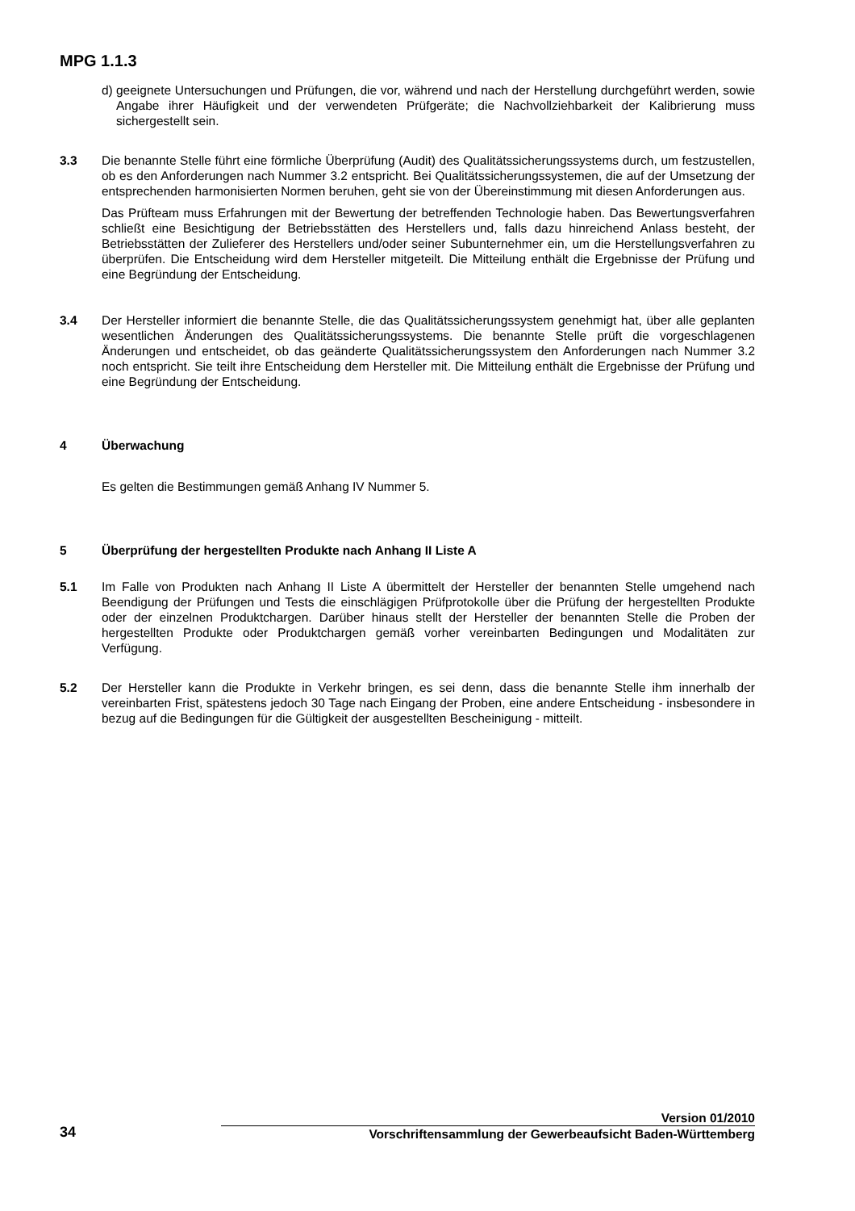MPG 1.1.3
d) geeignete Untersuchungen und Prüfungen, die vor, während und nach der Herstellung durchgeführt werden, sowie Angabe ihrer Häufigkeit und der verwendeten Prüfgeräte; die Nachvollziehbarkeit der Kalibrierung muss sichergestellt sein.
3.3 Die benannte Stelle führt eine förmliche Überprüfung (Audit) des Qualitätssicherungssystems durch, um festzustellen, ob es den Anforderungen nach Nummer 3.2 entspricht. Bei Qualitätssicherungssystemen, die auf der Umsetzung der entsprechenden harmonisierten Normen beruhen, geht sie von der Übereinstimmung mit diesen Anforderungen aus.
Das Prüfteam muss Erfahrungen mit der Bewertung der betreffenden Technologie haben. Das Bewertungsverfahren schließt eine Besichtigung der Betriebsstätten des Herstellers und, falls dazu hinreichend Anlass besteht, der Betriebsstätten der Zulieferer des Herstellers und/oder seiner Subunternehmer ein, um die Herstellungsverfahren zu überprüfen. Die Entscheidung wird dem Hersteller mitgeteilt. Die Mitteilung enthält die Ergebnisse der Prüfung und eine Begründung der Entscheidung.
3.4 Der Hersteller informiert die benannte Stelle, die das Qualitätssicherungssystem genehmigt hat, über alle geplanten wesentlichen Änderungen des Qualitätssicherungssystems. Die benannte Stelle prüft die vorgeschlagenen Änderungen und entscheidet, ob das geänderte Qualitätssicherungssystem den Anforderungen nach Nummer 3.2 noch entspricht. Sie teilt ihre Entscheidung dem Hersteller mit. Die Mitteilung enthält die Ergebnisse der Prüfung und eine Begründung der Entscheidung.
4 Überwachung
Es gelten die Bestimmungen gemäß Anhang IV Nummer 5.
5 Überprüfung der hergestellten Produkte nach Anhang II Liste A
5.1 Im Falle von Produkten nach Anhang II Liste A übermittelt der Hersteller der benannten Stelle umgehend nach Beendigung der Prüfungen und Tests die einschlägigen Prüfprotokolle über die Prüfung der hergestellten Produkte oder der einzelnen Produktchargen. Darüber hinaus stellt der Hersteller der benannten Stelle die Proben der hergestellten Produkte oder Produktchargen gemäß vorher vereinbarten Bedingungen und Modalitäten zur Verfügung.
5.2 Der Hersteller kann die Produkte in Verkehr bringen, es sei denn, dass die benannte Stelle ihm innerhalb der vereinbarten Frist, spätestens jedoch 30 Tage nach Eingang der Proben, eine andere Entscheidung - insbesondere in bezug auf die Bedingungen für die Gültigkeit der ausgestellten Bescheinigung - mitteilt.
Version 01/2010
34
Vorschriftensammlung der Gewerbeaufsicht Baden-Württemberg